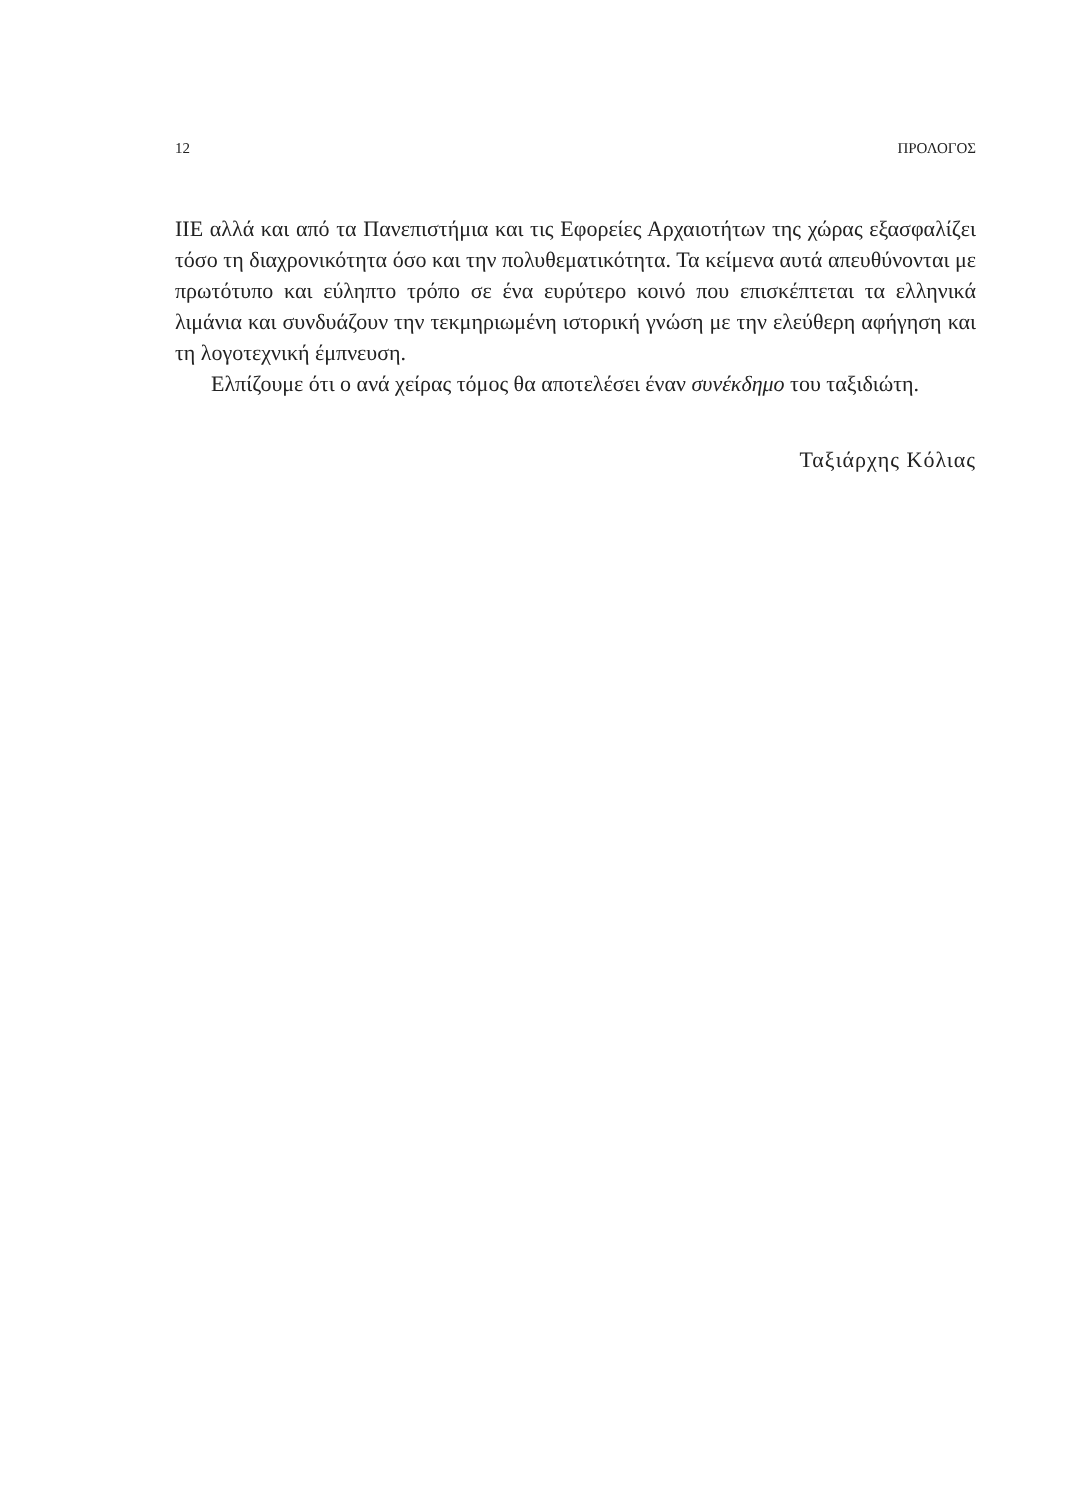12 ΠΡΟΛΟΓΟΣ
ΙΙΕ αλλά και από τα Πανεπιστήμια και τις Εφορείες Αρχαιοτήτων της χώρας εξασφαλίζει τόσο τη διαχρονικότητα όσο και την πολυθεματικότητα. Τα κείμενα αυτά απευθύνονται με πρωτότυπο και εύληπτο τρόπο σε ένα ευρύτερο κοινό που επισκέπτεται τα ελληνικά λιμάνια και συνδυάζουν την τεκμηριωμένη ιστορική γνώση με την ελεύθερη αφήγηση και τη λογοτεχνική έμπνευση.
Ελπίζουμε ότι ο ανά χείρας τόμος θα αποτελέσει έναν συνέκδημο του ταξιδιώτη.
Ταξιάρχης Κόλιας